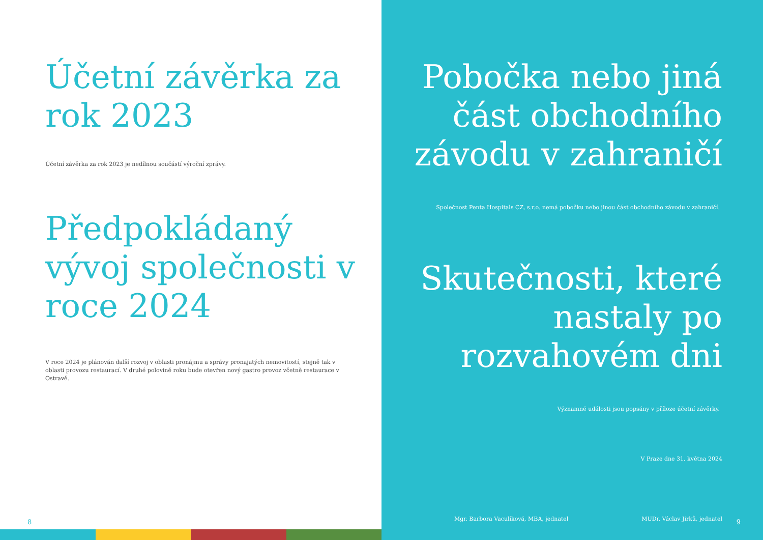Účetní závěrka za rok 2023
Účetní závěrka za rok 2023 je nedílnou součástí výroční zprávy.
Předpokládaný vývoj společnosti v roce 2024
V roce 2024 je plánován další rozvoj v oblasti pronájmu a správy pronajatých nemovitostí, stejně tak v oblasti provozu restaurací. V druhé polovině roku bude otevřen nový gastro provoz včetně restaurace v Ostravě.
8
Pobočka nebo jiná část obchodního závodu v zahraničí
Společnost Penta Hospitals CZ, s.r.o. nemá pobočku nebo jinou část obchodního závodu v zahraničí.
Skutečnosti, které nastaly po rozvahovém dni
Významné události jsou popsány v příloze účetní závěrky.
V Praze dne 31. května 2024
Mgr. Barbora Vaculíková, MBA, jednatel MUDr. Václav Jirků, jednatel
9